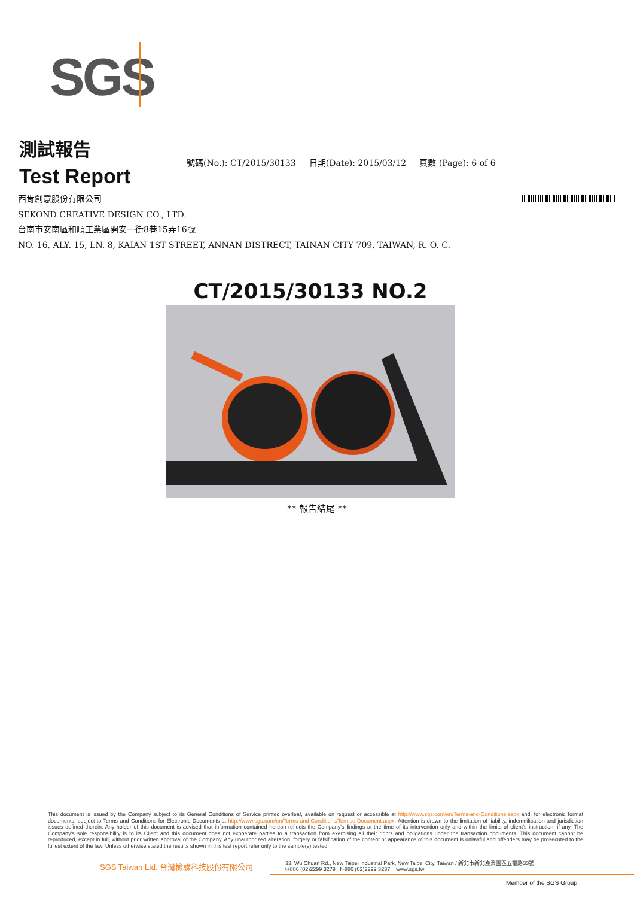SGS
測試報告
Test Report
號碼(No.): CT/2015/30133 日期(Date): 2015/03/12 頁數 (Page): 6 of 6
西肯創意股份有限公司
SEKOND CREATIVE DESIGN CO., LTD.
台南市安南區和順工業區開安一街8巷15弄16號
NO. 16, ALY. 15, LN. 8, KAIAN 1ST STREET, ANNAN DISTRECT, TAINAN CITY 709, TAIWAN, R. O. C.
CT/2015/30133 NO.2
** 報告結尾 **
This document is issued by the Company subject to its General Conditions of Service printed overleaf, available on request or accessible at http://www.sgs.com/en/Terms-and-Conditions.aspx and, for electronic format documents, subject to Terms and Conditions for Electronic Documents at http://www.sgs.com/en/Terms-and-Conditions/Termse-Document.aspx. Attention is drawn to the limitation of liability, indemnification and jurisdiction issues defined therein. Any holder of this document is advised that information contained hereon reflects the Company's findings at the time of its intervention only and within the limits of client's instruction, if any. The Company's sole responsibility is to its Client and this document does not exonerate parties to a transaction from exercising all their rights and obligations under the transaction documents. This document cannot be reproduced, except in full, without prior written approval of the Company. Any unauthorized alteration, forgery or falsification of the content or appearance of this document is unlawful and offenders may be prosecuted to the fullest extent of the law. Unless otherwise stated the results shown in this test report refer only to the sample(s) tested.
SGS Taiwan Ltd. 台灣檢驗科技股份有限公司
33, Wu Chuan Rd., New Taipei Industrial Park, New Taipei City, Taiwan / 新北市新北產業園區五權路33號
t+886 (02)2299 3279 f+886 (02)2299 3237 www.sgs.tw
Member of the SGS Group